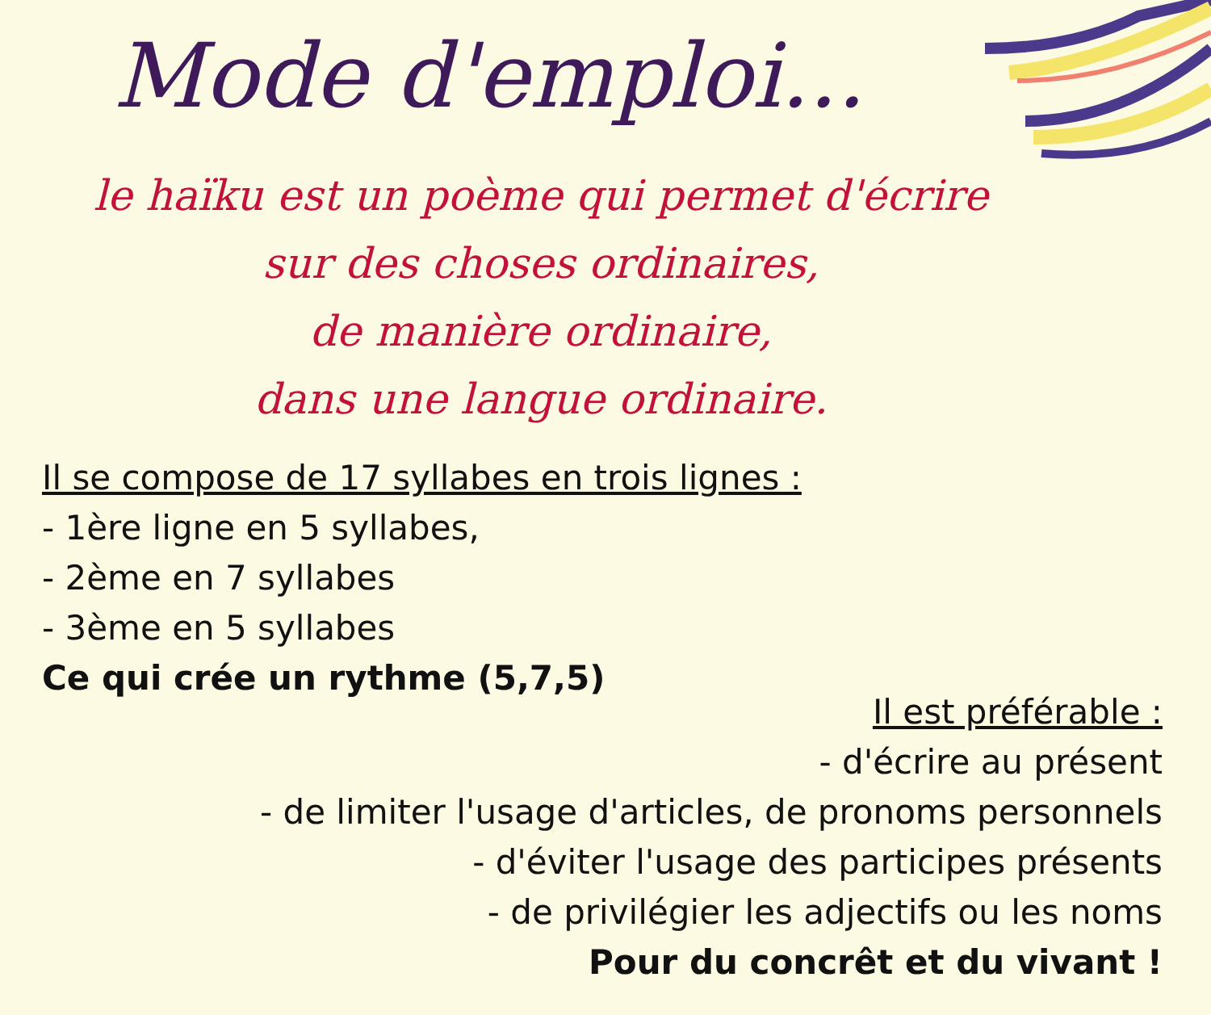Mode d'emploi...
le haïku est un poème qui permet d'écrire
sur des choses ordinaires,
de manière ordinaire,
dans une langue ordinaire.
Il se compose de 17 syllabes en trois lignes :
- 1ère ligne en 5 syllabes,
- 2ème en 7 syllabes
- 3ème en 5 syllabes
Ce qui crée un rythme (5,7,5)
Il est préférable :
- d'écrire au présent
- de limiter l'usage d'articles, de pronoms personnels
- d'éviter l'usage des participes présents
- de privilégier les adjectifs ou les noms
Pour du concrêt et du vivant !